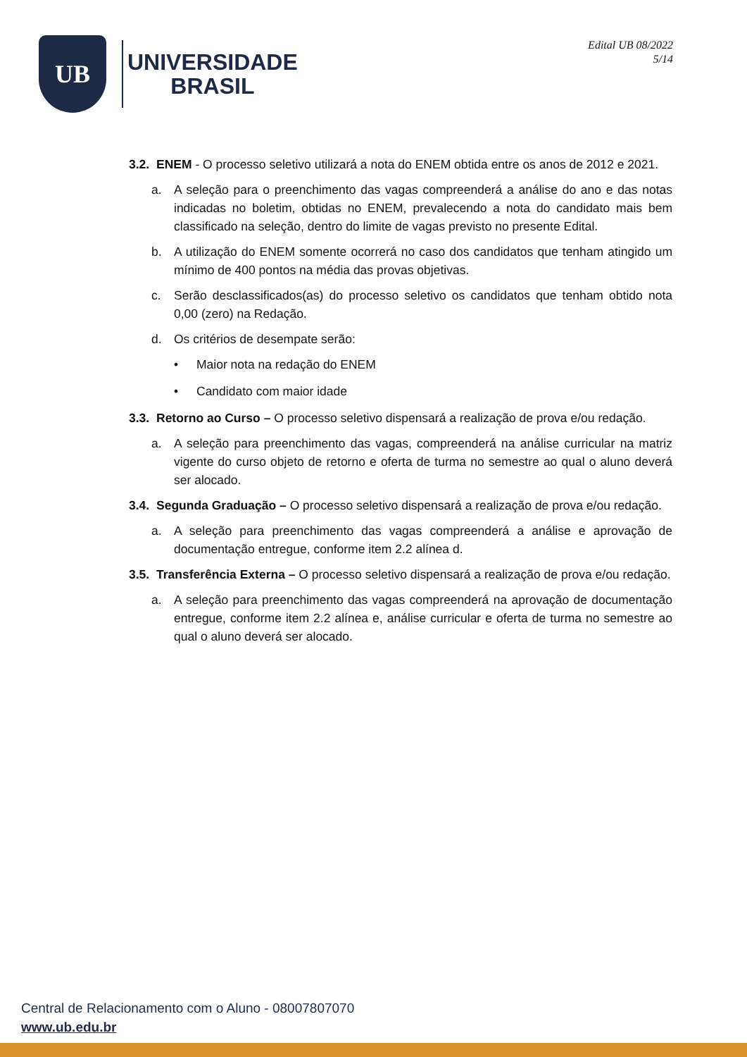UB
UNIVERSIDADE
BRASIL
Edital UB 08/2022
5/14
3.2. ENEM - O processo seletivo utilizará a nota do ENEM obtida entre os anos de 2012 e 2021.
a. A seleção para o preenchimento das vagas compreenderá a análise do ano e das notas indicadas no boletim, obtidas no ENEM, prevalecendo a nota do candidato mais bem classificado na seleção, dentro do limite de vagas previsto no presente Edital.
b. A utilização do ENEM somente ocorrerá no caso dos candidatos que tenham atingido um mínimo de 400 pontos na média das provas objetivas.
c. Serão desclassificados(as) do processo seletivo os candidatos que tenham obtido nota 0,00 (zero) na Redação.
d. Os critérios de desempate serão:
• Maior nota na redação do ENEM
• Candidato com maior idade
3.3. Retorno ao Curso – O processo seletivo dispensará a realização de prova e/ou redação.
a. A seleção para preenchimento das vagas, compreenderá na análise curricular na matriz vigente do curso objeto de retorno e oferta de turma no semestre ao qual o aluno deverá ser alocado.
3.4. Segunda Graduação – O processo seletivo dispensará a realização de prova e/ou redação.
a. A seleção para preenchimento das vagas compreenderá a análise e aprovação de documentação entregue, conforme item 2.2 alínea d.
3.5. Transferência Externa – O processo seletivo dispensará a realização de prova e/ou redação.
a. A seleção para preenchimento das vagas compreenderá na aprovação de documentação entregue, conforme item 2.2 alínea e, análise curricular e oferta de turma no semestre ao qual o aluno deverá ser alocado.
Central de Relacionamento com o Aluno - 08007807070
www.ub.edu.br